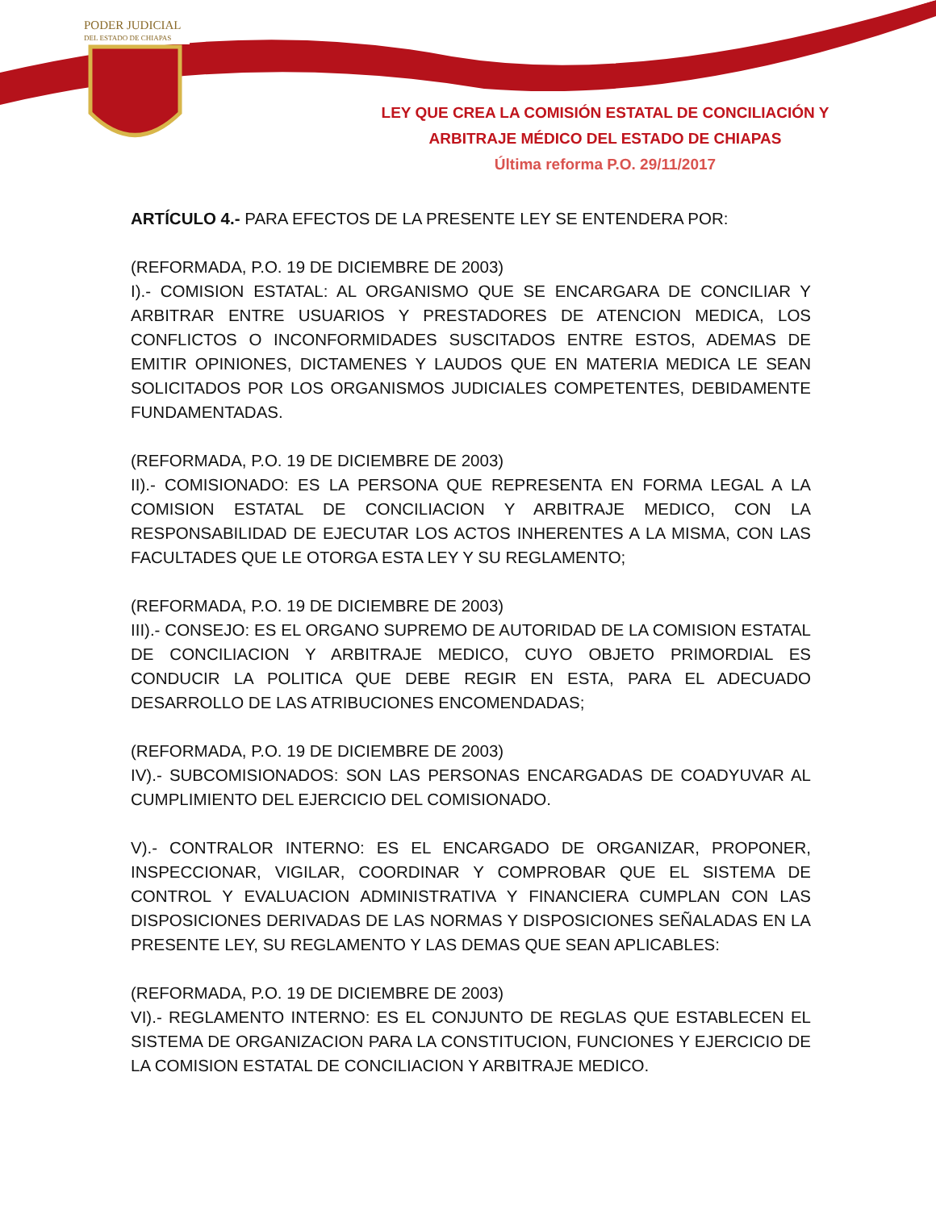PODER JUDICIAL
DEL ESTADO DE CHIAPAS
LEY QUE CREA LA COMISIÓN ESTATAL DE CONCILIACIÓN Y
ARBITRAJE MÉDICO DEL ESTADO DE CHIAPAS
Última reforma P.O. 29/11/2017
ARTÍCULO 4.- PARA EFECTOS DE LA PRESENTE LEY SE ENTENDERA POR:
(REFORMADA, P.O. 19 DE DICIEMBRE DE 2003)
I).- COMISION ESTATAL: AL ORGANISMO QUE SE ENCARGARA DE CONCILIAR Y ARBITRAR ENTRE USUARIOS Y PRESTADORES DE ATENCION MEDICA, LOS CONFLICTOS O INCONFORMIDADES SUSCITADOS ENTRE ESTOS, ADEMAS DE EMITIR OPINIONES, DICTAMENES Y LAUDOS QUE EN MATERIA MEDICA LE SEAN SOLICITADOS POR LOS ORGANISMOS JUDICIALES COMPETENTES, DEBIDAMENTE FUNDAMENTADAS.
(REFORMADA, P.O. 19 DE DICIEMBRE DE 2003)
II).- COMISIONADO: ES LA PERSONA QUE REPRESENTA EN FORMA LEGAL A LA COMISION ESTATAL DE CONCILIACION Y ARBITRAJE MEDICO, CON LA RESPONSABILIDAD DE EJECUTAR LOS ACTOS INHERENTES A LA MISMA, CON LAS FACULTADES QUE LE OTORGA ESTA LEY Y SU REGLAMENTO;
(REFORMADA, P.O. 19 DE DICIEMBRE DE 2003)
III).- CONSEJO: ES EL ORGANO SUPREMO DE AUTORIDAD DE LA COMISION ESTATAL DE CONCILIACION Y ARBITRAJE MEDICO, CUYO OBJETO PRIMORDIAL ES CONDUCIR LA POLITICA QUE DEBE REGIR EN ESTA, PARA EL ADECUADO DESARROLLO DE LAS ATRIBUCIONES ENCOMENDADAS;
(REFORMADA, P.O. 19 DE DICIEMBRE DE 2003)
IV).- SUBCOMISIONADOS: SON LAS PERSONAS ENCARGADAS DE COADYUVAR AL CUMPLIMIENTO DEL EJERCICIO DEL COMISIONADO.
V).- CONTRALOR INTERNO: ES EL ENCARGADO DE ORGANIZAR, PROPONER, INSPECCIONAR, VIGILAR, COORDINAR Y COMPROBAR QUE EL SISTEMA DE CONTROL Y EVALUACION ADMINISTRATIVA Y FINANCIERA CUMPLAN CON LAS DISPOSICIONES DERIVADAS DE LAS NORMAS Y DISPOSICIONES SEÑALADAS EN LA PRESENTE LEY, SU REGLAMENTO Y LAS DEMAS QUE SEAN APLICABLES:
(REFORMADA, P.O. 19 DE DICIEMBRE DE 2003)
VI).- REGLAMENTO INTERNO: ES EL CONJUNTO DE REGLAS QUE ESTABLECEN EL SISTEMA DE ORGANIZACION PARA LA CONSTITUCION, FUNCIONES Y EJERCICIO DE LA COMISION ESTATAL DE CONCILIACION Y ARBITRAJE MEDICO.